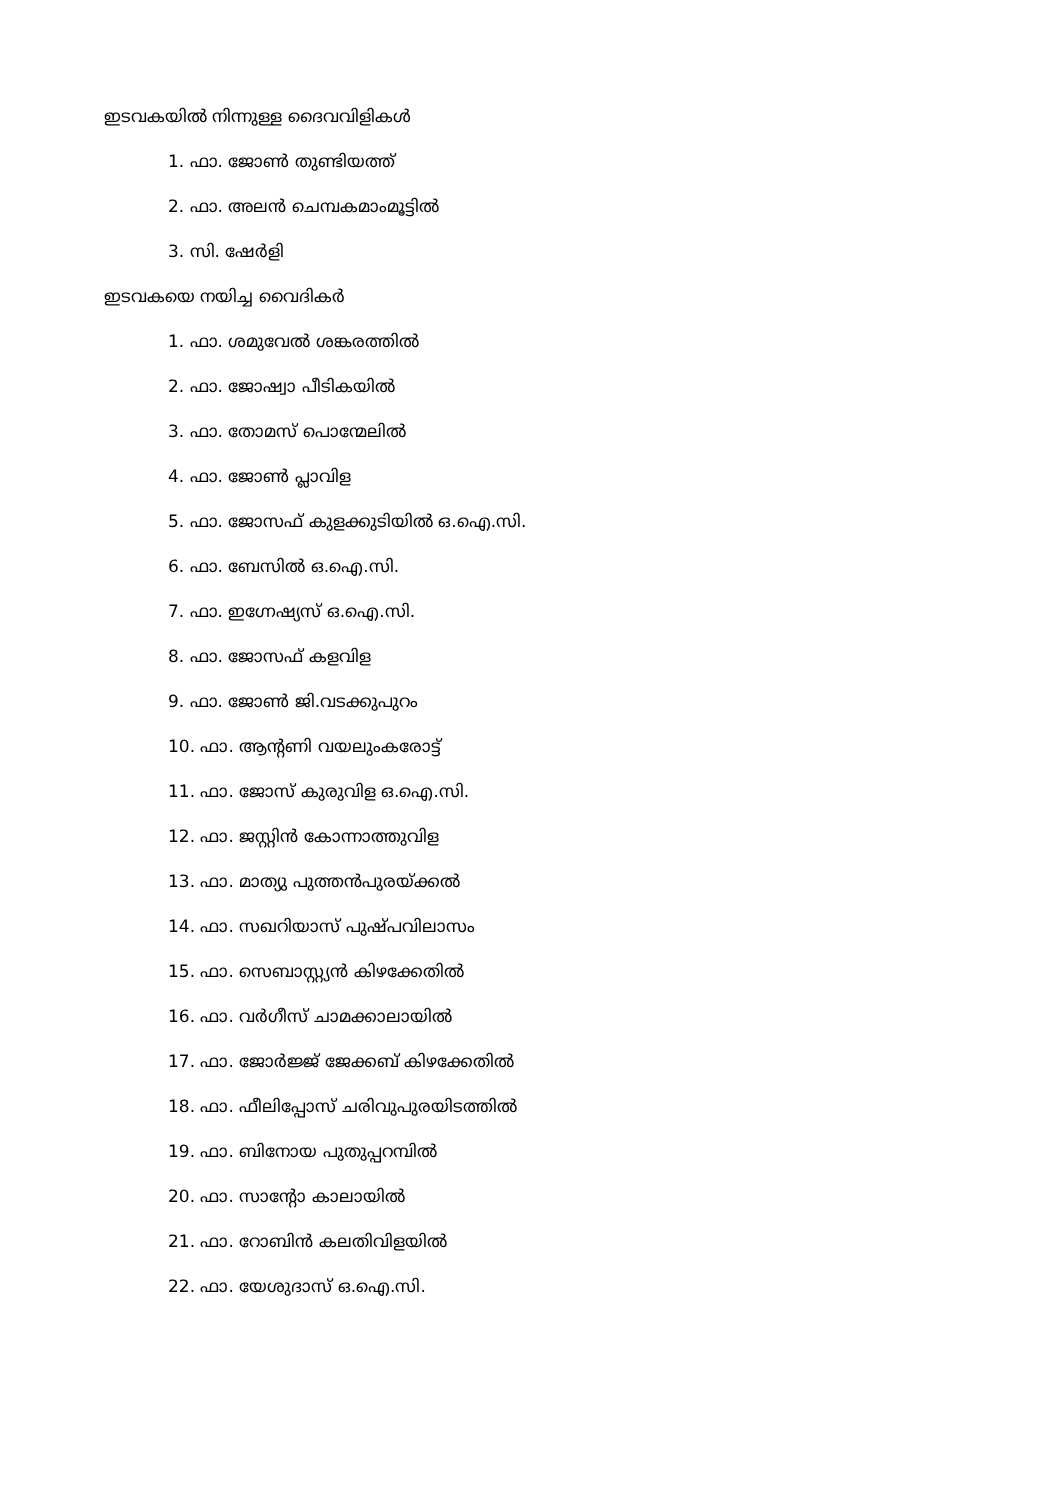ഇടവകയിൽ നിന്നുള്ള ദൈവവിളികൾ
1. ഫാ. ജോൺ തുണ്ടിയത്ത്
2. ഫാ. അലൻ ചെമ്പകമാംമൂട്ടിൽ
3. സി. ഷേർളി
ഇടവകയെ നയിച്ച വൈദികർ
1. ഫാ. ശമുവേൽ ശങ്കരത്തിൽ
2. ഫാ. ജോഷ്വാ പീടികയിൽ
3. ഫാ. തോമസ് പൊന്മേലിൽ
4. ഫാ. ജോൺ പ്ലാവിള
5. ഫാ. ജോസഫ് കുളക്കുടിയിൽ ഒ.ഐ.സി.
6. ഫാ. ബേസിൽ ഒ.ഐ.സി.
7. ഫാ. ഇഗ്നേഷ്യസ് ഒ.ഐ.സി.
8. ഫാ. ജോസഫ് കളവിള
9. ഫാ. ജോൺ ജി.വടക്കുപുറം
10. ഫാ. ആന്റണി വയലുംകരോട്ട്
11. ഫാ. ജോസ് കുരുവിള ഒ.ഐ.സി.
12. ഫാ. ജസ്റ്റിൻ കോന്നാത്തുവിള
13. ഫാ. മാത്യു പുത്തൻപുരയ്ക്കൽ
14. ഫാ. സഖറിയാസ് പുഷ്പവിലാസം
15. ഫാ. സെബാസ്റ്റ്യൻ കിഴക്കേതിൽ
16. ഫാ. വർഗീസ് ചാമക്കാലായിൽ
17. ഫാ. ജോർജ്ജ് ജേക്കബ് കിഴക്കേതിൽ
18. ഫാ. ഫീലിപ്പോസ് ചരിവുപുരയിടത്തിൽ
19. ഫാ. ബിനോയ പുതുപ്പറമ്പിൽ
20. ഫാ. സാന്റോ കാലായിൽ
21. ഫാ. റോബിൻ കലതിവിളയിൽ
22. ഫാ. യേശുദാസ് ഒ.ഐ.സി.